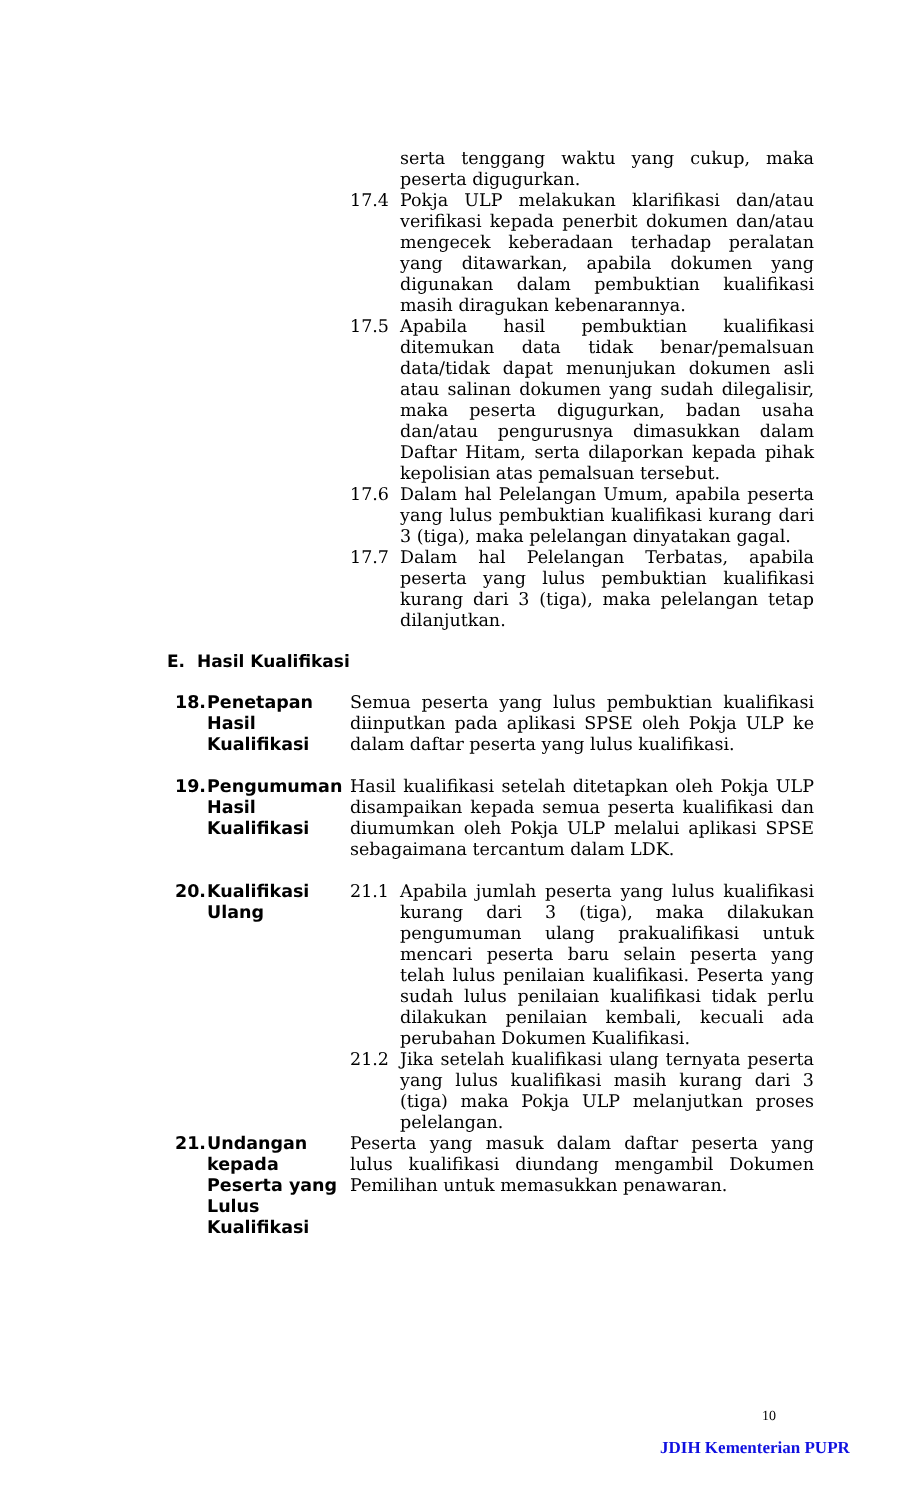serta tenggang waktu yang cukup, maka peserta digugurkan.
17.4 Pokja ULP melakukan klarifikasi dan/atau verifikasi kepada penerbit dokumen dan/atau mengecek keberadaan terhadap peralatan yang ditawarkan, apabila dokumen yang digunakan dalam pembuktian kualifikasi masih diragukan kebenarannya.
17.5 Apabila hasil pembuktian kualifikasi ditemukan data tidak benar/pemalsuan data/tidak dapat menunjukan dokumen asli atau salinan dokumen yang sudah dilegalisir, maka peserta digugurkan, badan usaha dan/atau pengurusnya dimasukkan dalam Daftar Hitam, serta dilaporkan kepada pihak kepolisian atas pemalsuan tersebut.
17.6 Dalam hal Pelelangan Umum, apabila peserta yang lulus pembuktian kualifikasi kurang dari 3 (tiga), maka pelelangan dinyatakan gagal.
17.7 Dalam hal Pelelangan Terbatas, apabila peserta yang lulus pembuktian kualifikasi kurang dari 3 (tiga), maka pelelangan tetap dilanjutkan.
E. Hasil Kualifikasi
18. Penetapan Hasil Kualifikasi
Semua peserta yang lulus pembuktian kualifikasi diinputkan pada aplikasi SPSE oleh Pokja ULP ke dalam daftar peserta yang lulus kualifikasi.
19. Pengumuman Hasil Kualifikasi
Hasil kualifikasi setelah ditetapkan oleh Pokja ULP disampaikan kepada semua peserta kualifikasi dan diumumkan oleh Pokja ULP melalui aplikasi SPSE sebagaimana tercantum dalam LDK.
20. Kualifikasi Ulang
21.1 Apabila jumlah peserta yang lulus kualifikasi kurang dari 3 (tiga), maka dilakukan pengumuman ulang prakualifikasi untuk mencari peserta baru selain peserta yang telah lulus penilaian kualifikasi. Peserta yang sudah lulus penilaian kualifikasi tidak perlu dilakukan penilaian kembali, kecuali ada perubahan Dokumen Kualifikasi.
21.2 Jika setelah kualifikasi ulang ternyata peserta yang lulus kualifikasi masih kurang dari 3 (tiga) maka Pokja ULP melanjutkan proses pelelangan.
21. Undangan kepada Peserta yang Lulus Kualifikasi
Peserta yang masuk dalam daftar peserta yang lulus kualifikasi diundang mengambil Dokumen Pemilihan untuk memasukkan penawaran.
10
JDIH Kementerian PUPR